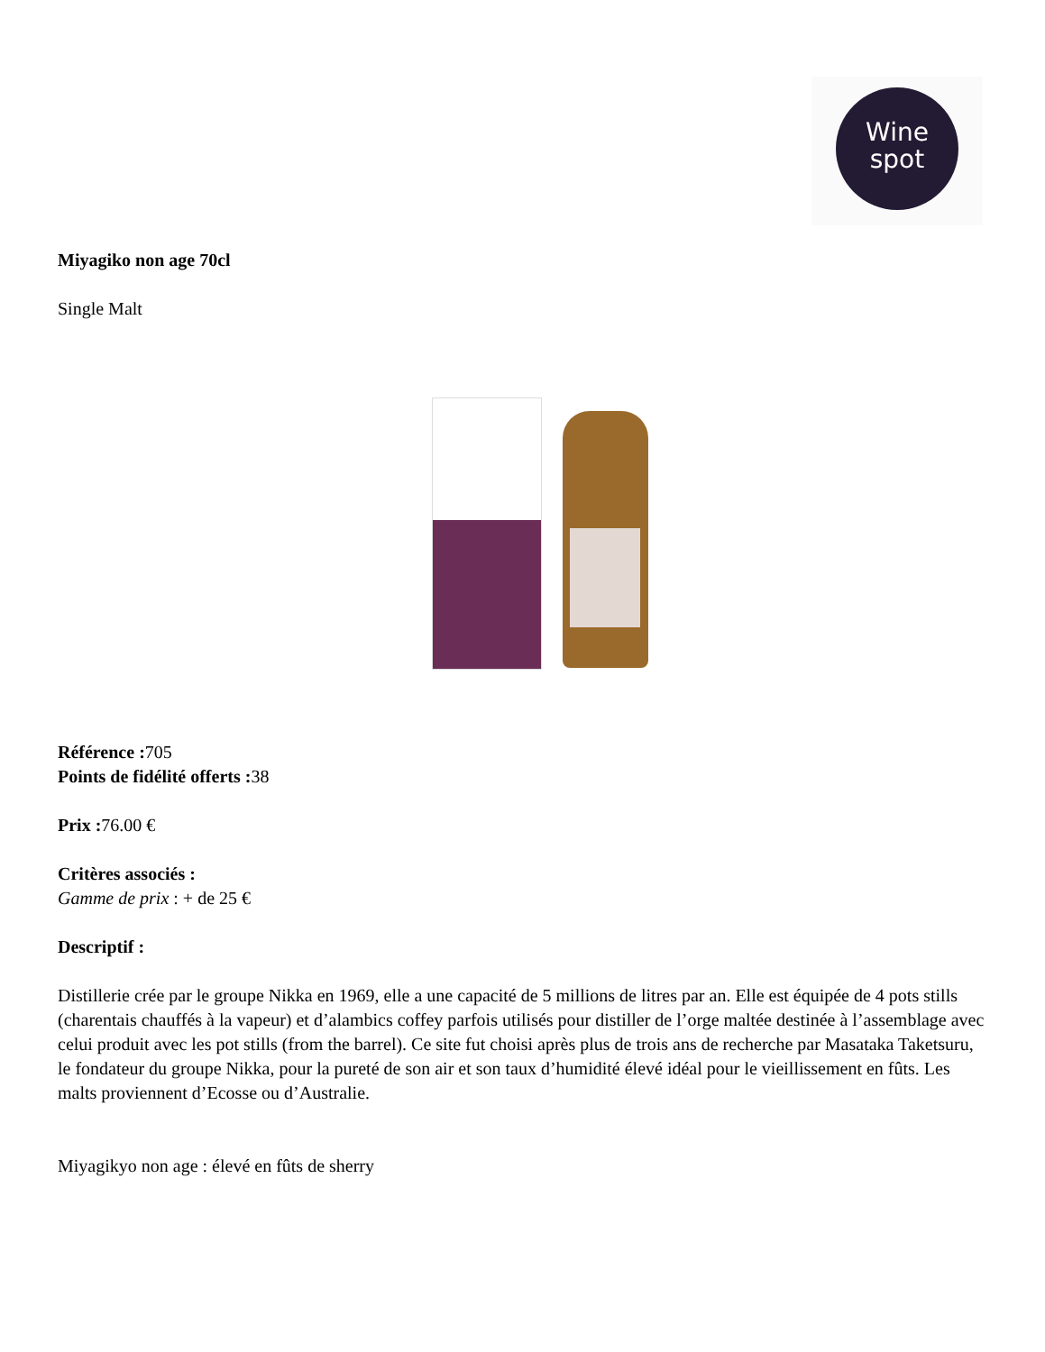Wine
spot
Miyagiko non age 70cl
Single Malt
Référence : 705
Points de fidélité offerts : 38
Prix : 76.00 €
Critères associés :
Gamme de prix : + de 25 €
Descriptif :
Distillerie crée par le groupe Nikka en 1969, elle a une capacité de 5 millions de litres par an. Elle est équipée de 4 pots stills (charentais chauffés à la vapeur) et d’alambics coffey parfois utilisés pour distiller de l’orge maltée destinée à l’assemblage avec celui produit avec les pot stills (from the barrel). Ce site fut choisi après plus de trois ans de recherche par Masataka Taketsuru, le fondateur du groupe Nikka, pour la pureté de son air et son taux d’humidité élevé idéal pour le vieillissement en fûts. Les malts proviennent d’Ecosse ou d’Australie.
Miyagikyo non age : élevé en fûts de sherry